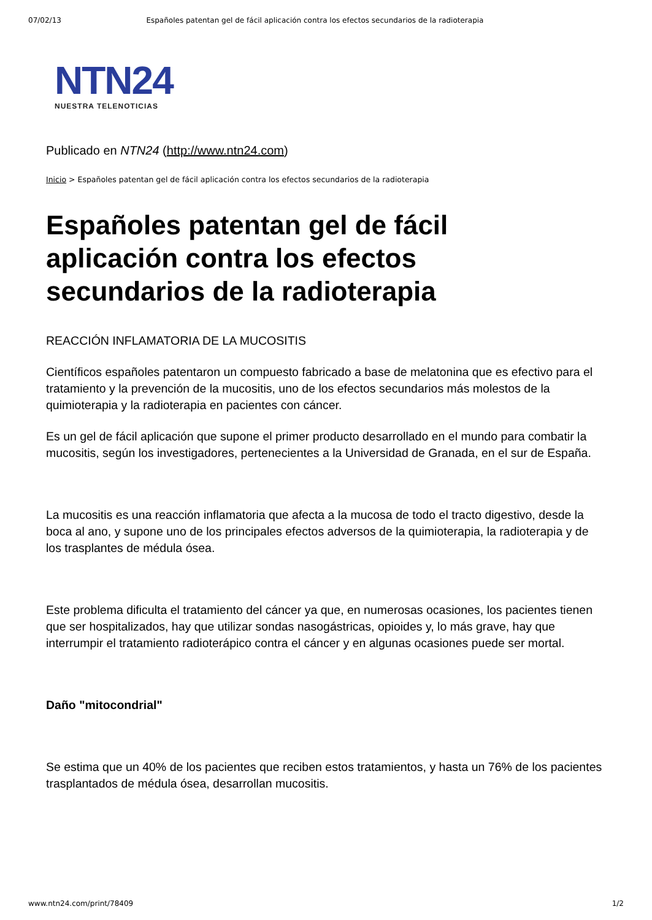07/02/13 Españoles patentan gel de fácil aplicación contra los efectos secundarios de la radioterapia
NTN24
NUESTRA TELENOTICIAS
Publicado en NTN24 (http://www.ntn24.com)
Inicio > Españoles patentan gel de fácil aplicación contra los efectos secundarios de la radioterapia
Españoles patentan gel de fácil aplicación contra los efectos secundarios de la radioterapia
REACCIÓN INFLAMATORIA DE LA MUCOSITIS
Científicos españoles patentaron un compuesto fabricado a base de melatonina que es efectivo para el tratamiento y la prevención de la mucositis, uno de los efectos secundarios más molestos de la quimioterapia y la radioterapia en pacientes con cáncer.
Es un gel de fácil aplicación que supone el primer producto desarrollado en el mundo para combatir la mucositis, según los investigadores, pertenecientes a la Universidad de Granada, en el sur de España.
La mucositis es una reacción inflamatoria que afecta a la mucosa de todo el tracto digestivo, desde la boca al ano, y supone uno de los principales efectos adversos de la quimioterapia, la radioterapia y de los trasplantes de médula ósea.
Este problema dificulta el tratamiento del cáncer ya que, en numerosas ocasiones, los pacientes tienen que ser hospitalizados, hay que utilizar sondas nasogástricas, opioides y, lo más grave, hay que interrumpir el tratamiento radioterápico contra el cáncer y en algunas ocasiones puede ser mortal.
Daño "mitocondrial"
Se estima que un 40% de los pacientes que reciben estos tratamientos, y hasta un 76% de los pacientes trasplantados de médula ósea, desarrollan mucositis.
www.ntn24.com/print/78409 1/2